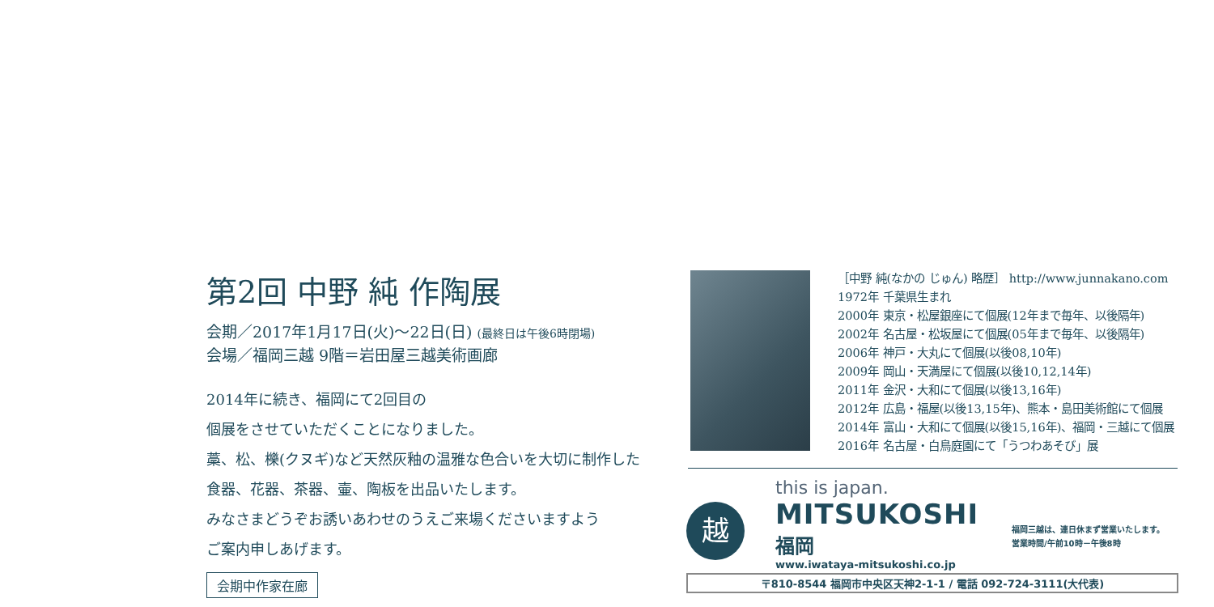第2回 中野 純 作陶展
会期／2017年1月17日(火)～22日(日) (最終日は午後6時閉場)
会場／福岡三越 9階＝岩田屋三越美術画廊
2014年に続き、福岡にて2回目の
個展をさせていただくことになりました。
藁、松、櫟(クヌギ)など天然灰釉の温雅な色合いを大切に制作した
食器、花器、茶器、壷、陶板を出品いたします。
みなさまどうぞお誘いあわせのうえご来場くださいますよう
ご案内申しあげます。
会期中作家在廊
［中野 純(なかの じゅん) 略歴］ http://www.junnakano.com
1972年 千葉県生まれ
2000年 東京・松屋銀座にて個展(12年まで毎年、以後隔年)
2002年 名古屋・松坂屋にて個展(05年まで毎年、以後隔年)
2006年 神戸・大丸にて個展(以後08,10年)
2009年 岡山・天満屋にて個展(以後10,12,14年)
2011年 金沢・大和にて個展(以後13,16年)
2012年 広島・福屋(以後13,15年)、熊本・島田美術館にて個展
2014年 富山・大和にて個展(以後15,16年)、福岡・三越にて個展
2016年 名古屋・白鳥庭園にて「うつわあそび」展
越
this is japan.
MITSUKOSHI
福岡
www.iwataya-mitsukoshi.co.jp
福岡三越は、連日休まず営業いたします。
営業時間/午前10時－午後8時
〒810-8544 福岡市中央区天神2-1-1 / 電話 092-724-3111(大代表)